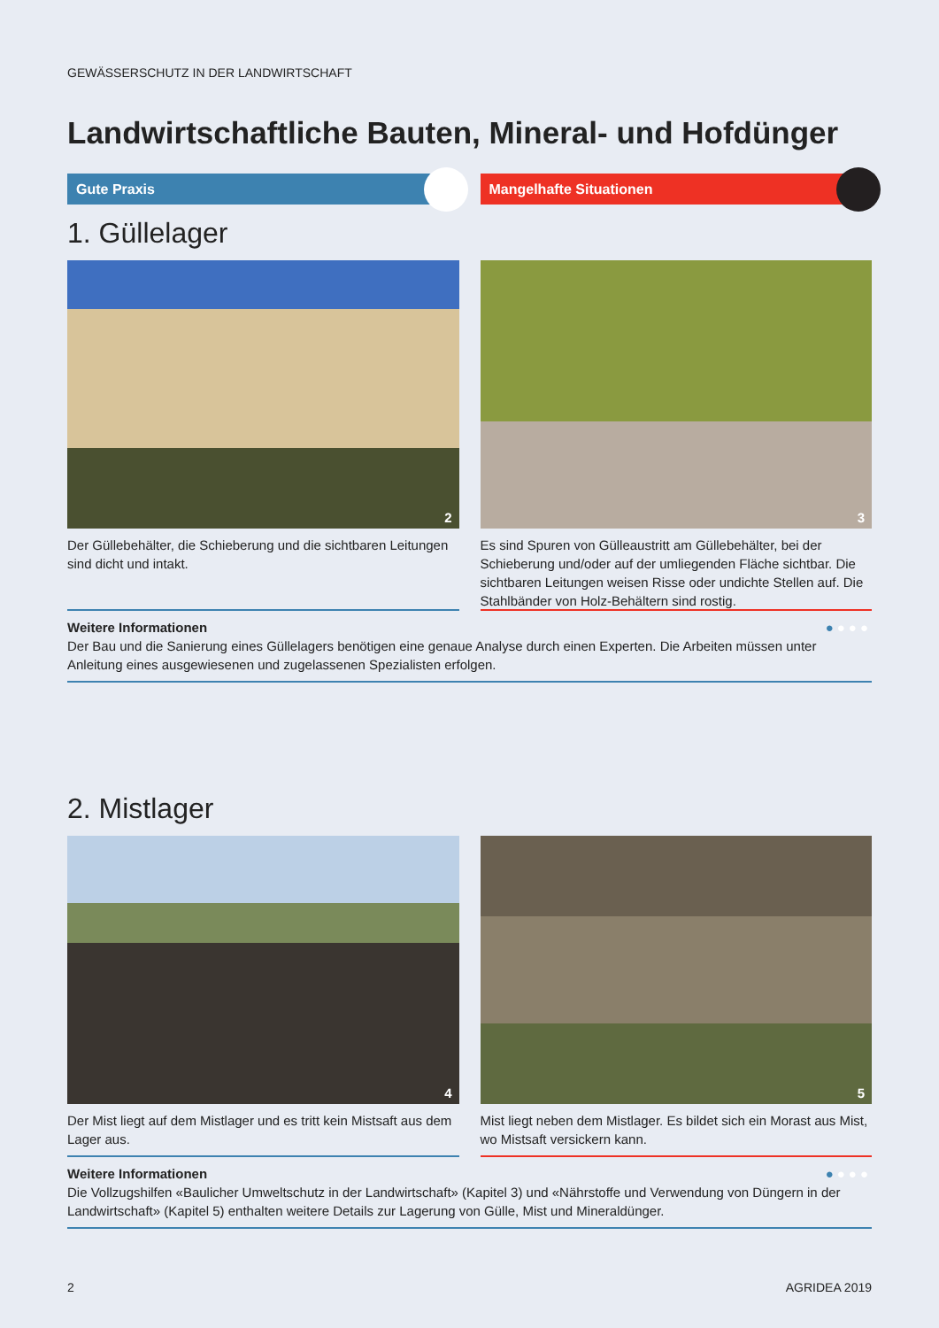GEWÄSSERSCHUTZ IN DER LANDWIRTSCHAFT
Landwirtschaftliche Bauten, Mineral- und Hofdünger
Gute Praxis Mangelhafte Situationen
1. Güllelager
2
Der Güllebehälter, die Schieberung und die sichtbaren Leitungen sind dicht und intakt.
3
Es sind Spuren von Gülleaustritt am Güllebehälter, bei der Schieberung und/oder auf der umliegenden Fläche sichtbar. Die sichtbaren Leitungen weisen Risse oder undichte Stellen auf. Die Stahlbänder von Holz-Behältern sind rostig.
●●●● Weitere Informationen
Der Bau und die Sanierung eines Güllelagers benötigen eine genaue Analyse durch einen Experten. Die Arbeiten müssen unter Anleitung eines ausgewiesenen und zugelassenen Spezialisten erfolgen.
2. Mistlager
4
Der Mist liegt auf dem Mistlager und es tritt kein Mistsaft aus dem Lager aus.
5
Mist liegt neben dem Mistlager. Es bildet sich ein Morast aus Mist, wo Mistsaft versickern kann.
●●●● Weitere Informationen
Die Vollzugshilfen «Baulicher Umweltschutz in der Landwirtschaft» (Kapitel 3) und «Nährstoffe und Verwendung von Düngern in der Landwirtschaft» (Kapitel 5) enthalten weitere Details zur Lagerung von Gülle, Mist und Mineraldünger.
2 AGRIDEA 2019